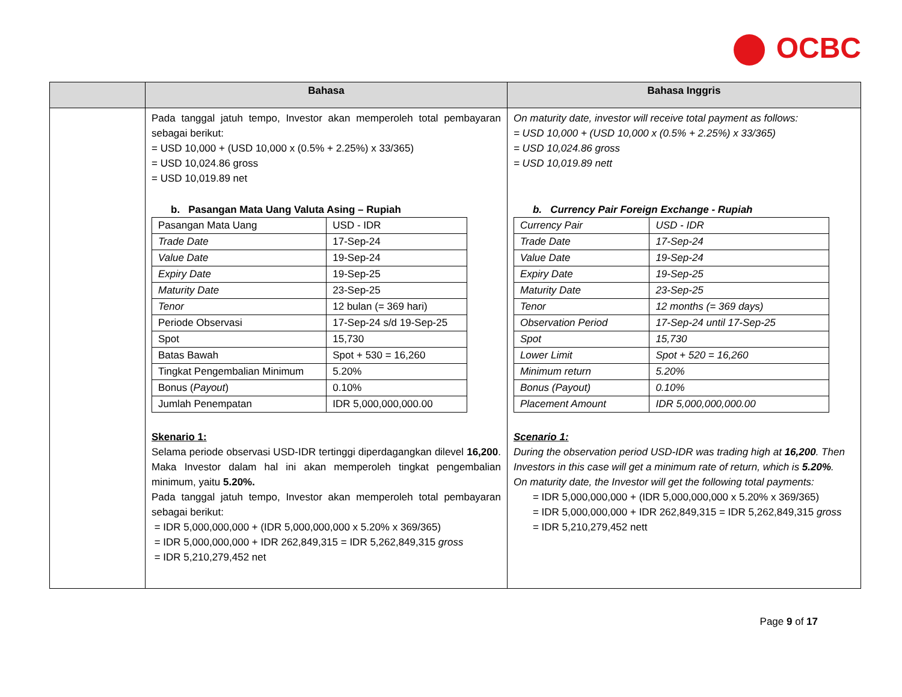OCBC
| | Bahasa | Bahasa Inggris |
| --- | --- | --- |
| | Pada tanggal jatuh tempo, Investor akan memperoleh total pembayaran sebagai berikut: = USD 10,000 + (USD 10,000 x (0.5% + 2.25%) x 33/365) = USD 10,024.86 gross = USD 10,019.89 net b. Pasangan Mata Uang Valuta Asing – Rupiah / Pasangan Mata Uang / USD - IDR / / Trade Date / 17-Sep-24 / / Value Date / 19-Sep-24 / / Expiry Date / 19-Sep-25 / / Maturity Date / 23-Sep-25 / / Tenor / 12 bulan (= 369 hari) / / Periode Observasi / 17-Sep-24 s/d 19-Sep-25 / / Spot / 15,730 / / Batas Bawah / Spot + 530 = 16,260 / / Tingkat Pengembalian Minimum / 5.20% / / Bonus ( Payout ) / 0.10% / / Jumlah Penempatan / IDR 5,000,000,000.00 / Skenario 1: Selama periode observasi USD-IDR tertinggi diperdagangkan dilevel 16,200 . Maka Investor dalam hal ini akan memperoleh tingkat pengembalian minimum, yaitu 5.20%. Pada tanggal jatuh tempo, Investor akan memperoleh total pembayaran sebagai berikut: = IDR 5,000,000,000 + (IDR 5,000,000,000 x 5.20% x 369/365) = IDR 5,000,000,000 + IDR 262,849,315 = IDR 5,262,849,315 gross = IDR 5,210,279,452 net | On maturity date, investor will receive total payment as follows: = USD 10,000 + (USD 10,000 x (0.5% + 2.25%) x 33/365) = USD 10,024.86 gross = USD 10,019.89 nett b. Currency Pair Foreign Exchange - Rupiah / Currency Pair / USD - IDR / / Trade Date / 17-Sep-24 / / Value Date / 19-Sep-24 / / Expiry Date / 19-Sep-25 / / Maturity Date / 23-Sep-25 / / Tenor / 12 months (= 369 days) / / Observation Period / 17-Sep-24 until 17-Sep-25 / / Spot / 15,730 / / Lower Limit / Spot + 520 = 16,260 / / Minimum return / 5.20% / / Bonus (Payout) / 0.10% / / Placement Amount / IDR 5,000,000,000.00 / Scenario 1: During the observation period USD-IDR was trading high at 16,200 . Then Investors in this case will get a minimum rate of return, which is 5.20% . On maturity date, the Investor will get the following total payments: = IDR 5,000,000,000 + (IDR 5,000,000,000 x 5.20% x 369/365) = IDR 5,000,000,000 + IDR 262,849,315 = IDR 5,262,849,315 gross = IDR 5,210,279,452 nett |
Page 9 of 17